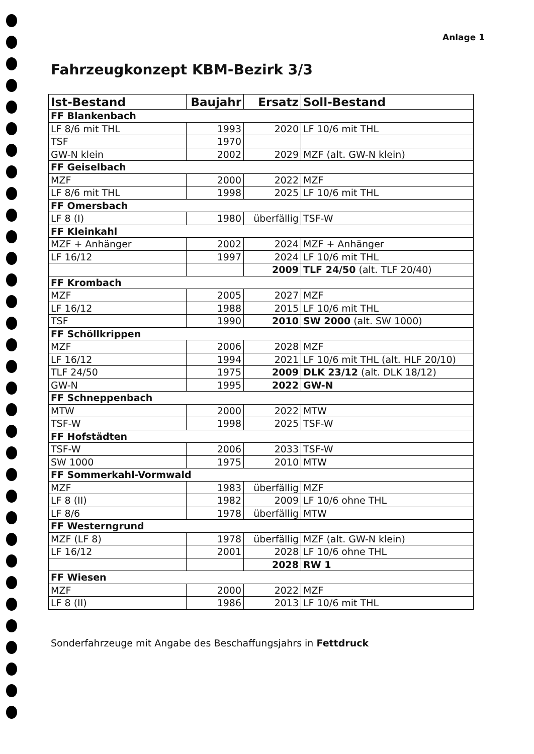Anlage 1
Fahrzeugkonzept KBM-Bezirk 3/3
| Ist-Bestand | Baujahr | Ersatz | Soll-Bestand |
| --- | --- | --- | --- |
| FF Blankenbach | | | |
| LF 8/6 mit THL | 1993 | 2020 | LF 10/6 mit THL |
| TSF | 1970 | | |
| GW-N klein | 2002 | 2029 | MZF (alt. GW-N klein) |
| FF Geiselbach | | | |
| MZF | 2000 | 2022 | MZF |
| LF 8/6 mit THL | 1998 | 2025 | LF 10/6 mit THL |
| FF Omersbach | | | |
| LF 8 (I) | 1980 | überfällig | TSF-W |
| FF Kleinkahl | | | |
| MZF + Anhänger | 2002 | 2024 | MZF + Anhänger |
| LF 16/12 | 1997 | 2024 | LF 10/6 mit THL |
| | | 2009 | TLF 24/50 (alt. TLF 20/40) |
| FF Krombach | | | |
| MZF | 2005 | 2027 | MZF |
| LF 16/12 | 1988 | 2015 | LF 10/6 mit THL |
| TSF | 1990 | 2010 | SW 2000 (alt. SW 1000) |
| FF Schöllkrippen | | | |
| MZF | 2006 | 2028 | MZF |
| LF 16/12 | 1994 | 2021 | LF 10/6 mit THL (alt. HLF 20/10) |
| TLF 24/50 | 1975 | 2009 | DLK 23/12 (alt. DLK 18/12) |
| GW-N | 1995 | 2022 | GW-N |
| FF Schneppenbach | | | |
| MTW | 2000 | 2022 | MTW |
| TSF-W | 1998 | 2025 | TSF-W |
| FF Hofstädten | | | |
| TSF-W | 2006 | 2033 | TSF-W |
| SW 1000 | 1975 | 2010 | MTW |
| FF Sommerkahl-Vormwald | | | |
| MZF | 1983 | überfällig | MZF |
| LF 8 (II) | 1982 | 2009 | LF 10/6 ohne THL |
| LF 8/6 | 1978 | überfällig | MTW |
| FF Westerngrund | | | |
| MZF (LF 8) | 1978 | überfällig | MZF (alt. GW-N klein) |
| LF 16/12 | 2001 | 2028 | LF 10/6 ohne THL |
| | | 2028 | RW 1 |
| FF Wiesen | | | |
| MZF | 2000 | 2022 | MZF |
| LF 8 (II) | 1986 | 2013 | LF 10/6 mit THL |
Sonderfahrzeuge mit Angabe des Beschaffungsjahrs in Fettdruck